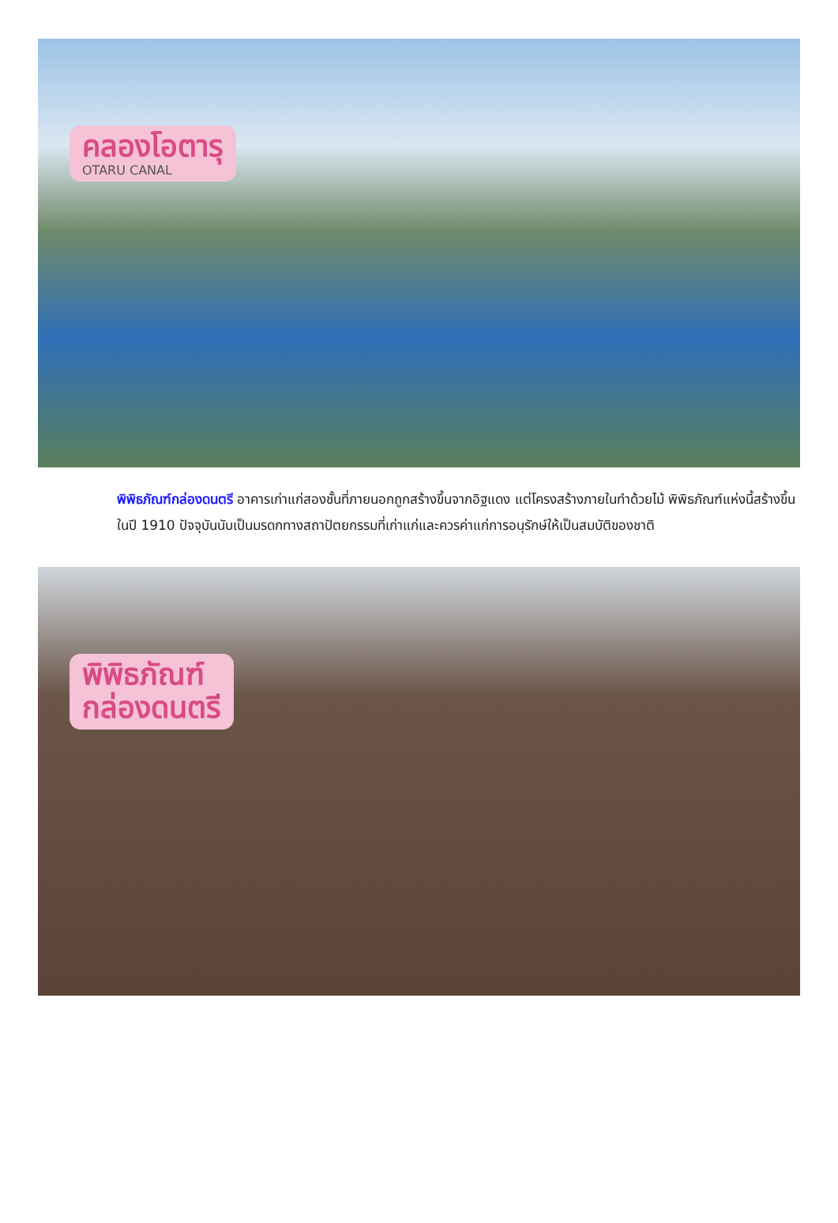คลองโอตารุ OTARU CANAL
พิพิธภัณฑ์กล่องดนตรี อาคารเก่าแก่สองชั้นที่ภายนอกถูกสร้างขึ้นจากอิฐแดง แต่โครงสร้างภายในทำด้วยไม้ พิพิธภัณฑ์แห่งนี้สร้างขึ้นในปี 1910 ปัจจุบันนับเป็นมรดกทางสถาปัตยกรรมที่เก่าแก่และควรค่าแก่การอนุรักษ์ให้เป็นสมบัติของชาติ
พิพิธภัณฑ์
กล่องดนตรี